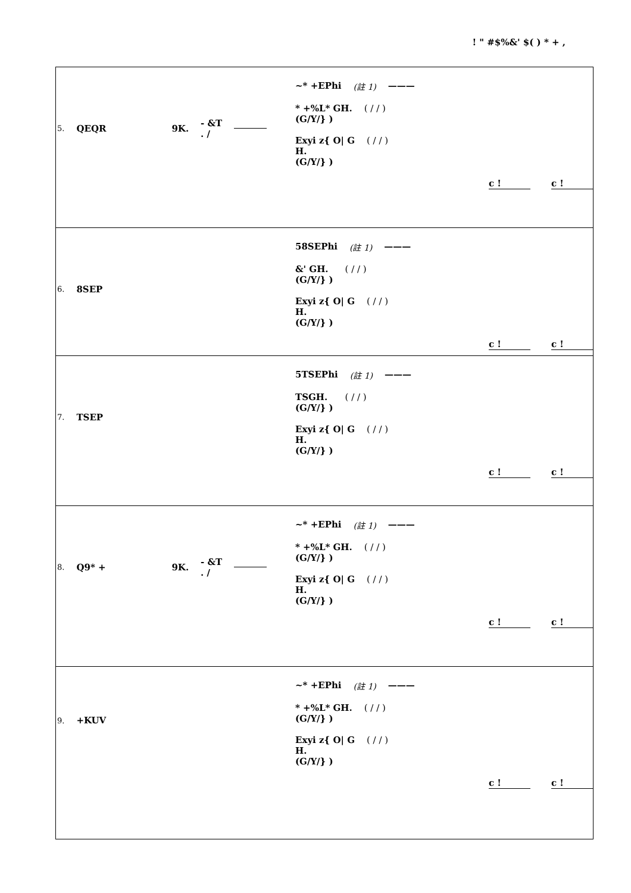! " #$%&' $( ) * + ,
| 5. QEQR 9K. - &T . / ~* +EPhi (註 1) ——— * +%L* GH. (G/Y/} ) ( / / ) Exyi z{ O/ G H. (G/Y/} ) ( / / ) c ! c ! |
| 6. 8SEP 58SEPhi (註 1) ——— &' GH. (G/Y/} ) ( / / ) Exyi z{ O/ G H. (G/Y/} ) ( / / ) c ! c ! |
| 7. TSEP 5TSEPhi (註 1) ——— TSGH. (G/Y/} ) ( / / ) Exyi z{ O/ G H. (G/Y/} ) ( / / ) c ! c ! |
| 8. Q9* + 9K. - &T . / ~* +EPhi (註 1) ——— * +%L* GH. (G/Y/} ) ( / / ) Exyi z{ O/ G H. (G/Y/} ) ( / / ) c ! c ! |
| 9. +KUV ~* +EPhi (註 1) ——— * +%L* GH. (G/Y/} ) ( / / ) Exyi z{ O/ G H. (G/Y/} ) ( / / ) c ! c ! |